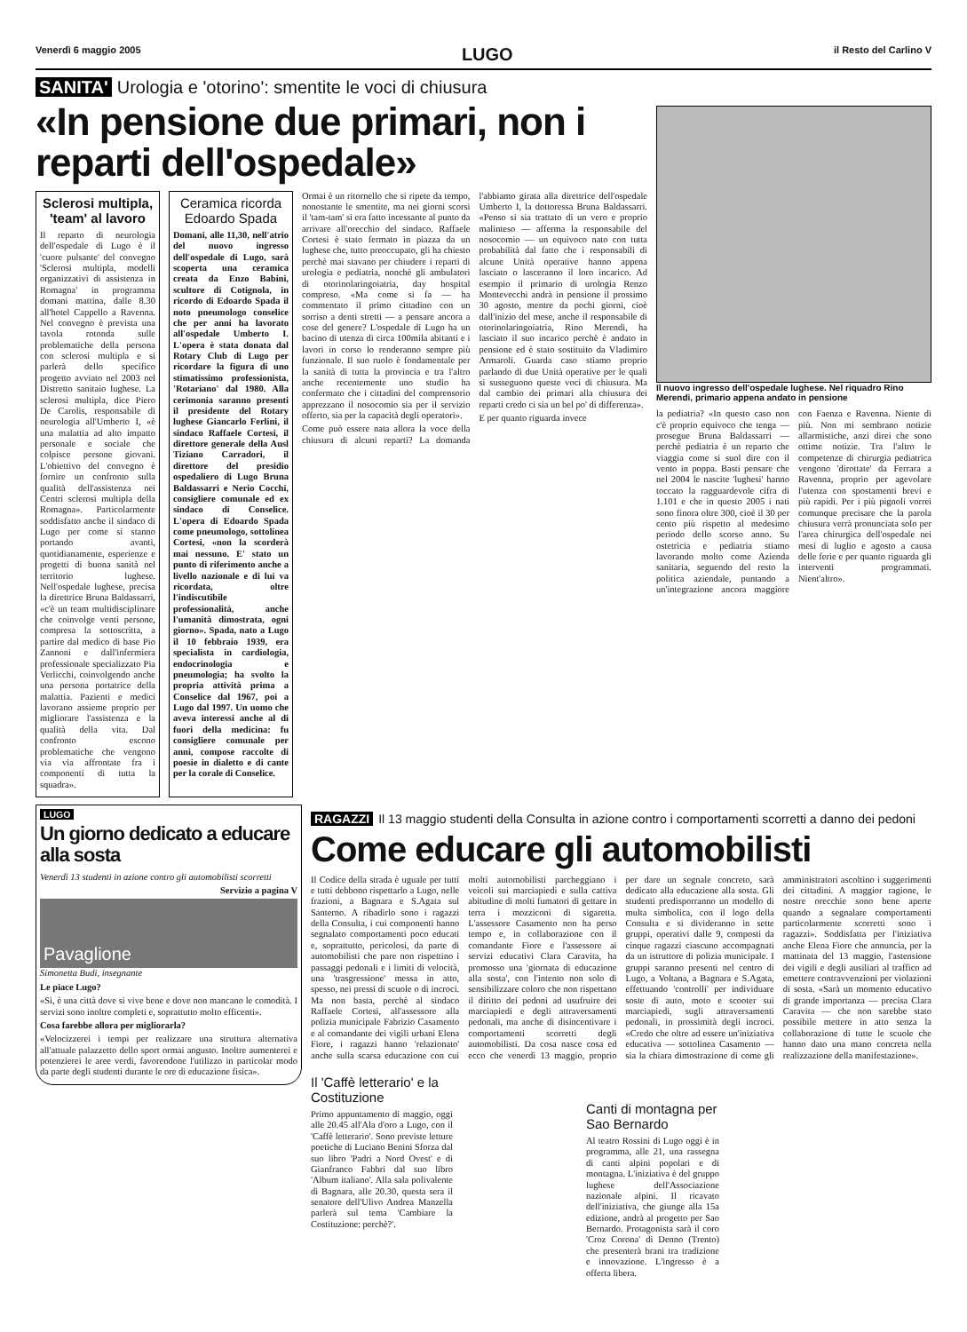Venerdì 6 maggio 2005 LUGO il Resto del Carlino V
SANITA' Urologia e 'otorino': smentite le voci di chiusura
«In pensione due primari, non i reparti dell'ospedale»
Sclerosi multipla, 'team' al lavoro
Il reparto di neurologia dell'ospedale di Lugo è il 'cuore pulsante' del convegno 'Sclerosi multipla, modelli organizzativi di assistenza in Romagna' in programma domani mattina, dalle 8.30 all'hotel Cappello a Ravenna. Nel convegno è prevista una tavola rotonda sulle problematiche della persona con sclerosi multipla e si parlerà dello specifico progetto avviato nel 2003 nel Distretto sanitaio lughese. La sclerosi multipla, dice Piero De Carolis, responsabile di neurologia all'Umberto I, «è una malattia ad alto impatto personale e sociale che colpisce persone giovani. L'obiettivo del convegno è fornire un confronto sulla qualità dell'assistenza nei Centri sclerosi multipla della Romagna». Particolarmente soddisfatto anche il sindaco di Lugo per come si stanno portando avanti, quotidianamente, esperienze e progetti di buona sanità nel territorio lughese. Nell'ospedale lughese, precisa la direttrice Bruna Baldassarri, «c'è un team multidisciplinare che coinvolge venti persone, compresa la sottoscritta, a partire dal medico di base Pio Zannoni e dall'infermiera professionale specializzato Pia Verlicchi, coinvolgendo anche una persona portatrice della malattia. Pazienti e medici lavorano assieme proprio per migliorare l'assistenza e la qualità della vita. Dal confronto escono problematiche che vengono via via affrontate fra i componenti di tutta la squadra».
Ceramica ricorda Edoardo Spada
Domani, alle 11,30, nell'atrio del nuovo ingresso dell'ospedale di Lugo, sarà scoperta una ceramica creata da Enzo Babini, scultore di Cotignola, in ricordo di Edoardo Spada il noto pneumologo conselice che per anni ha lavorato all'ospedale Umberto I. L'opera è stata donata dal Rotary Club di Lugo per ricordare la figura di uno stimatissimo professionista, 'Rotariano' dal 1980. Alla cerimonia saranno presenti il presidente del Rotary lughese Giancarlo Ferlini, il sindaco Raffaele Cortesi, il direttore generale della Ausl Tiziano Carradori, il direttore del presidio ospedaliero di Lugo Bruna Baldassarri e Nerio Cocchi, consigliere comunale ed ex sindaco di Conselice. L'opera di Edoardo Spada come pneumologo, sottolinea Cortesi, «non la scorderà mai nessuno. E' stato un punto di riferimento anche a livello nazionale e di lui va ricordata, oltre l'indiscutibile professionalità, anche l'umanità dimostrata, ogni giorno». Spada, nato a Lugo il 10 febbraio 1939, era specialista in cardiologia, endocrinologia e pneumologia; ha svolto la propria attività prima a Conselice dal 1967, poi a Lugo dal 1997. Un uomo che aveva interessi anche al di fuori della medicina: fu consigliere comunale per anni, compose raccolte di poesie in dialetto e di cante per la corale di Conselice.
Ormai è un ritornello che si ripete da tempo, nonostante le smentite, ma nei giorni scorsi il 'tam-tam' si era fatto incessante al punto da arrivare all'orecchio del sindaco. Raffaele Cortesi è stato fermato in piazza da un lughese che, tutto preoccupato, gli ha chiesto perchè mai stavano per chiudere i reparti di urologia e pediatria, nonchè gli ambulatori di otorinolaringoiatria, day hospital compreso. «Ma come si fa — ha commentato il primo cittadino con un sorriso a denti stretti — a pensare ancora a cose del genere? L'ospedale di Lugo ha un bacino di utenza di circa 100mila abitanti e i lavori in corso lo renderanno sempre più funzionale. Il suo ruolo è fondamentale per la sanità di tutta la provincia e tra l'altro anche recentemente uno studio ha confermato che i cittadini del comprensorio apprezzano il nosocomio sia per il servizio offerto, sia per la capacità degli operatori».
Come può essere nata allora la voce della chiusura di alcuni reparti? La domanda l'abbiamo girata alla direttrice dell'ospedale Umberto I, la dottoressa Bruna Baldassarri. «Penso si sia trattato di un vero e proprio malinteso — afferma la responsabile del nosocomio — un equivoco nato con tutta probabilità dal fatto che i responsabili di alcune Unità operative hanno appena lasciato o lasceranno il loro incarico. Ad esempio il primario di urologia Renzo Montevecchi andrà in pensione il prossimo 30 agosto, mentre da pochi giorni, cioè dall'inizio del mese, anche il responsabile di otorinolaringoiatria, Rino Merendi, ha lasciato il suo incarico perchè è andato in pensione ed è stato sostituito da Vladimiro Armaroli. Guarda caso stiamo proprio parlando di due Unità operative per le quali si susseguono queste voci di chiusura. Ma dal cambio dei primari alla chiusura dei reparti credo ci sia un bel po' di differenza».
E per quanto riguarda invece
Il nuovo ingresso dell'ospedale lughese. Nel riquadro Rino Merendi, primario appena andato in pensione
la pediatria? «In questo caso non c'è proprio equivoco che tenga — prosegue Bruna Baldassarri — perchè pediatria è un reparto che viaggia come si suol dire con il vento in poppa. Basti pensare che nel 2004 le nascite 'lughesi' hanno toccato la ragguardevole cifra di 1.101 e che in questo 2005 i nati sono finora oltre 300, cioè il 30 per cento più rispetto al medesimo periodo dello scorso anno. Su ostetricia e pediatria stiamo lavorando molto come Azienda sanitaria, seguendo del resto la politica aziendale, puntando a un'integrazione ancora maggiore con Faenza e Ravenna. Niente di più. Non mi sembrano notizie allarmistiche, anzi direi che sono ottime notizie. Tra l'altro le competenze di chirurgia pediatrica vengono 'dirottate' da Ferrara a Ravenna, proprio per agevolare l'utenza con spostamenti brevi e più rapidi. Per i più pignoli vorrei comunque precisare che la parola chiusura verrà pronunciata solo per l'area chirurgica dell'ospedale nei mesi di luglio e agosto a causa delle ferie e per quanto riguarda gli interventi programmati. Nient'altro».
LUGO
Un giorno dedicato a educare alla sosta
Venerdì 13 studenti in azione contro gli automobilisti scorretti
Servizio a pagina V
Pavaglione
Simonetta Budi, insegnante
Le piace Lugo?
«Sì, è una città dove si vive bene e dove non mancano le comodità. I servizi sono inoltre completi e, soprattutto molto efficenti».
Cosa farebbe allora per migliorarla?
«Velocizzerei i tempi per realizzare una struttura alternativa all'attuale palazzetto dello sport ormai angusto. Inoltre aumenterei e potenzierei le aree verdi, favorendone l'utilizzo in particolar modo da parte degli studenti durante le ore di educazione fisica».
RAGAZZI Il 13 maggio studenti della Consulta in azione contro i comportamenti scorretti a danno dei pedoni
Come educare gli automobilisti
Il Codice della strada è uguale per tutti e tutti debbono rispettarlo a Lugo, nelle frazioni, a Bagnara e S.Agata sul Santerno. A ribadirlo sono i ragazzi della Consulta, i cui componenti hanno segnalato comportamenti poco educati e, soprattutto, pericolosi, da parte di automobilisti che pare non rispettino i passaggi pedonali e i limiti di velocità, una 'trasgressione' messa in atto, spesso, nei pressi di scuole o di incroci. Ma non basta, perchè al sindaco Raffaele Cortesi, all'assessore alla polizia municipale Fabrizio Casamento e al comandante dei vigili urbani Elena Fiore, i ragazzi hanno 'relazionato' anche sulla scarsa educazione con cui molti automobilisti parcheggiano i veicoli sui marciapiedi e sulla cattiva abitudine di molti fumatori di gettare in terra i mozziconi di sigaretta. L'assessore Casamento non ha perso tempo e, in collaborazione con il comandante Fiore e l'assessore ai servizi educativi Clara Caravita, ha promosso una 'giornata di educazione alla sosta', con l'intento non solo di sensibilizzare coloro che non rispettano il diritto dei pedoni ad usufruire dei marciapiedi e degli attraversamenti pedonali, ma anche di disincentivare i comportamenti scorretti degli automobilisti. Da cosa nasce cosa ed ecco che venerdì 13 maggio, proprio per dare un segnale concreto, sarà dedicato alla educazione alla sosta. Gli studenti predisporranno un modello di multa simbolica, con il logo della Consulta e si divideranno in sette gruppi, operativi dalle 9, composti da cinque ragazzi ciascuno accompagnati da un istruttore di polizia municipale. I gruppi saranno presenti nel centro di Lugo, a Voltana, a Bagnara e S.Agata, effettuando 'controlli' per individuare soste di auto, moto e scooter sui marciapiedi, sugli attraversamenti pedonali, in prossimità degli incroci. «Credo che oltre ad essere un'iniziativa educativa — sottolinea Casamento — sia la chiara dimostrazione di come gli amministratori ascoltino i suggerimenti dei cittadini. A maggior ragione, le nostre orecchie sono bene aperte quando a segnalare comportamenti particolarmente scorretti sono i ragazzi». Soddisfatta per l'iniziativa anche Elena Fiore che annuncia, per la mattinata del 13 maggio, l'astensione dei vigili e degli ausiliari al traffico ad emettere contravvenzioni per violazioni di sosta. «Sarà un momento educativo di grande importanza — precisa Clara Caravita — che non sarebbe stato possibile mettere in atto senza la collaborazione di tutte le scuole che hanno dato una mano concreta nella realizzazione della manifestazione».
Il 'Caffè letterario' e la Costituzione
Primo appuntamento di maggio, oggi alle 20.45 all'Ala d'oro a Lugo, con il 'Caffè letterario'. Sono previste letture poetiche di Luciano Benini Sforza dal suo libro 'Padri a Nord Ovest' e di Gianfranco Fabbri dal suo libro 'Album italiano'. Alla sala polivalente di Bagnara, alle 20.30, questa sera il senatore dell'Ulivo Andrea Manzella parlerà sul tema 'Cambiare la Costituzione: perchè?'.
Canti di montagna per Sao Bernardo
Al teatro Rossini di Lugo oggi è in programma, alle 21, una rassegna di canti alpini popolari e di montagna. L'iniziativa è del gruppo lughese dell'Associazione nazionale alpini. Il ricavato dell'iniziativa, che giunge alla 15a edizione, andrà al progetto per Sao Bernardo. Protagonista sarà il coro 'Croz Corona' di Denno (Trento) che presenterà brani tra tradizione e innovazione. L'ingresso è a offerta libera.